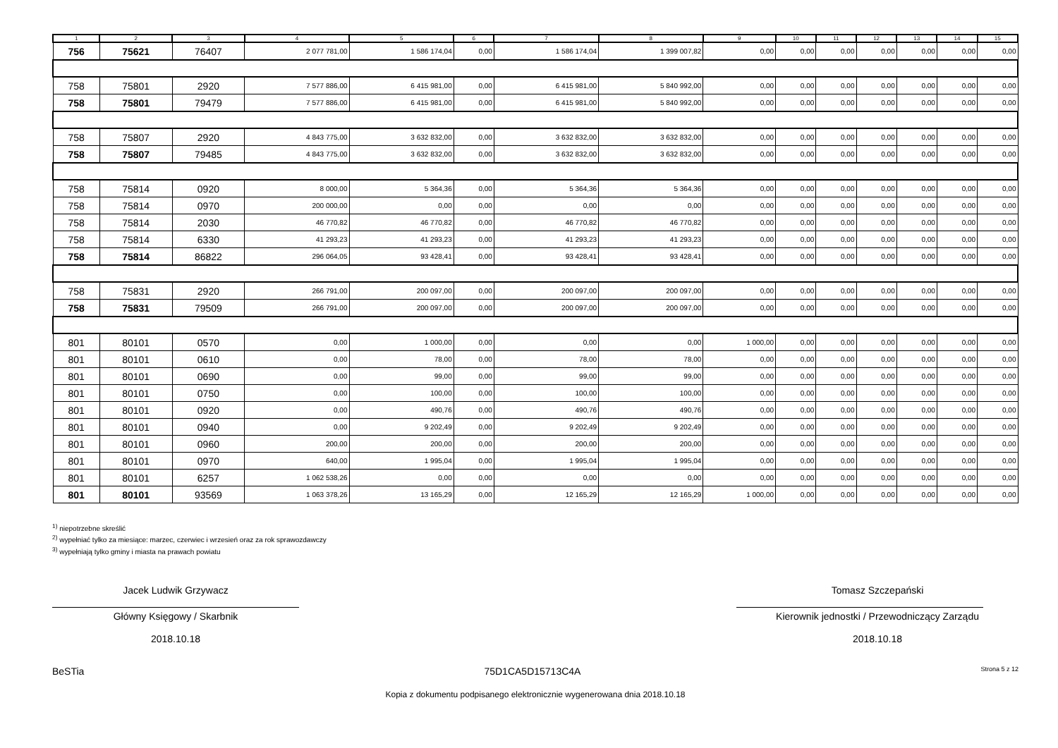| 1 | 2 | 3 | 4 | 5 | 6 | 7 | 8 | 9 | 10 | 11 | 12 | 13 | 14 | 15 |
| --- | --- | --- | --- | --- | --- | --- | --- | --- | --- | --- | --- | --- | --- | --- |
| 756 | 75621 | 76407 | 2 077 781,00 | 1 586 174,04 | 0,00 | 1 586 174,04 | 1 399 007,82 | 0,00 | 0,00 | 0,00 | 0,00 | 0,00 | 0,00 | 0,00 |
| 758 | 75801 | 2920 | 7 577 886,00 | 6 415 981,00 | 0,00 | 6 415 981,00 | 5 840 992,00 | 0,00 | 0,00 | 0,00 | 0,00 | 0,00 | 0,00 | 0,00 |
| 758 | 75801 | 79479 | 7 577 886,00 | 6 415 981,00 | 0,00 | 6 415 981,00 | 5 840 992,00 | 0,00 | 0,00 | 0,00 | 0,00 | 0,00 | 0,00 | 0,00 |
| 758 | 75807 | 2920 | 4 843 775,00 | 3 632 832,00 | 0,00 | 3 632 832,00 | 3 632 832,00 | 0,00 | 0,00 | 0,00 | 0,00 | 0,00 | 0,00 | 0,00 |
| 758 | 75807 | 79485 | 4 843 775,00 | 3 632 832,00 | 0,00 | 3 632 832,00 | 3 632 832,00 | 0,00 | 0,00 | 0,00 | 0,00 | 0,00 | 0,00 | 0,00 |
| 758 | 75814 | 0920 | 8 000,00 | 5 364,36 | 0,00 | 5 364,36 | 5 364,36 | 0,00 | 0,00 | 0,00 | 0,00 | 0,00 | 0,00 | 0,00 |
| 758 | 75814 | 0970 | 200 000,00 | 0,00 | 0,00 | 0,00 | 0,00 | 0,00 | 0,00 | 0,00 | 0,00 | 0,00 | 0,00 | 0,00 |
| 758 | 75814 | 2030 | 46 770,82 | 46 770,82 | 0,00 | 46 770,82 | 46 770,82 | 0,00 | 0,00 | 0,00 | 0,00 | 0,00 | 0,00 | 0,00 |
| 758 | 75814 | 6330 | 41 293,23 | 41 293,23 | 0,00 | 41 293,23 | 41 293,23 | 0,00 | 0,00 | 0,00 | 0,00 | 0,00 | 0,00 | 0,00 |
| 758 | 75814 | 86822 | 296 064,05 | 93 428,41 | 0,00 | 93 428,41 | 93 428,41 | 0,00 | 0,00 | 0,00 | 0,00 | 0,00 | 0,00 | 0,00 |
| 758 | 75831 | 2920 | 266 791,00 | 200 097,00 | 0,00 | 200 097,00 | 200 097,00 | 0,00 | 0,00 | 0,00 | 0,00 | 0,00 | 0,00 | 0,00 |
| 758 | 75831 | 79509 | 266 791,00 | 200 097,00 | 0,00 | 200 097,00 | 200 097,00 | 0,00 | 0,00 | 0,00 | 0,00 | 0,00 | 0,00 | 0,00 |
| 801 | 80101 | 0570 | 0,00 | 1 000,00 | 0,00 | 0,00 | 0,00 | 1 000,00 | 0,00 | 0,00 | 0,00 | 0,00 | 0,00 | 0,00 |
| 801 | 80101 | 0610 | 0,00 | 78,00 | 0,00 | 78,00 | 78,00 | 0,00 | 0,00 | 0,00 | 0,00 | 0,00 | 0,00 | 0,00 |
| 801 | 80101 | 0690 | 0,00 | 99,00 | 0,00 | 99,00 | 99,00 | 0,00 | 0,00 | 0,00 | 0,00 | 0,00 | 0,00 | 0,00 |
| 801 | 80101 | 0750 | 0,00 | 100,00 | 0,00 | 100,00 | 100,00 | 0,00 | 0,00 | 0,00 | 0,00 | 0,00 | 0,00 | 0,00 |
| 801 | 80101 | 0920 | 0,00 | 490,76 | 0,00 | 490,76 | 490,76 | 0,00 | 0,00 | 0,00 | 0,00 | 0,00 | 0,00 | 0,00 |
| 801 | 80101 | 0940 | 0,00 | 9 202,49 | 0,00 | 9 202,49 | 9 202,49 | 0,00 | 0,00 | 0,00 | 0,00 | 0,00 | 0,00 | 0,00 |
| 801 | 80101 | 0960 | 200,00 | 200,00 | 0,00 | 200,00 | 200,00 | 0,00 | 0,00 | 0,00 | 0,00 | 0,00 | 0,00 | 0,00 |
| 801 | 80101 | 0970 | 640,00 | 1 995,04 | 0,00 | 1 995,04 | 1 995,04 | 0,00 | 0,00 | 0,00 | 0,00 | 0,00 | 0,00 | 0,00 |
| 801 | 80101 | 6257 | 1 062 538,26 | 0,00 | 0,00 | 0,00 | 0,00 | 0,00 | 0,00 | 0,00 | 0,00 | 0,00 | 0,00 | 0,00 |
| 801 | 80101 | 93569 | 1 063 378,26 | 13 165,29 | 0,00 | 12 165,29 | 12 165,29 | 1 000,00 | 0,00 | 0,00 | 0,00 | 0,00 | 0,00 | 0,00 |
<sup>1)</sup> niepotrzebne skreślić
<sup>2)</sup> wypełniać tylko za miesiące: marzec, czerwiec i wrzesień oraz za rok sprawozdawczy
<sup>3)</sup> wypełniają tylko gminy i miasta na prawach powiatu
Jacek Ludwik Grzywacz
Główny Księgowy / Skarbnik
2018.10.18
Tomasz Szczepański
Kierownik jednostki / Przewodniczący Zarządu
2018.10.18
BeSTia 75D1CA5D15713C4A Strona 5 z 12
Kopia z dokumentu podpisanego elektronicznie wygenerowana dnia 2018.10.18